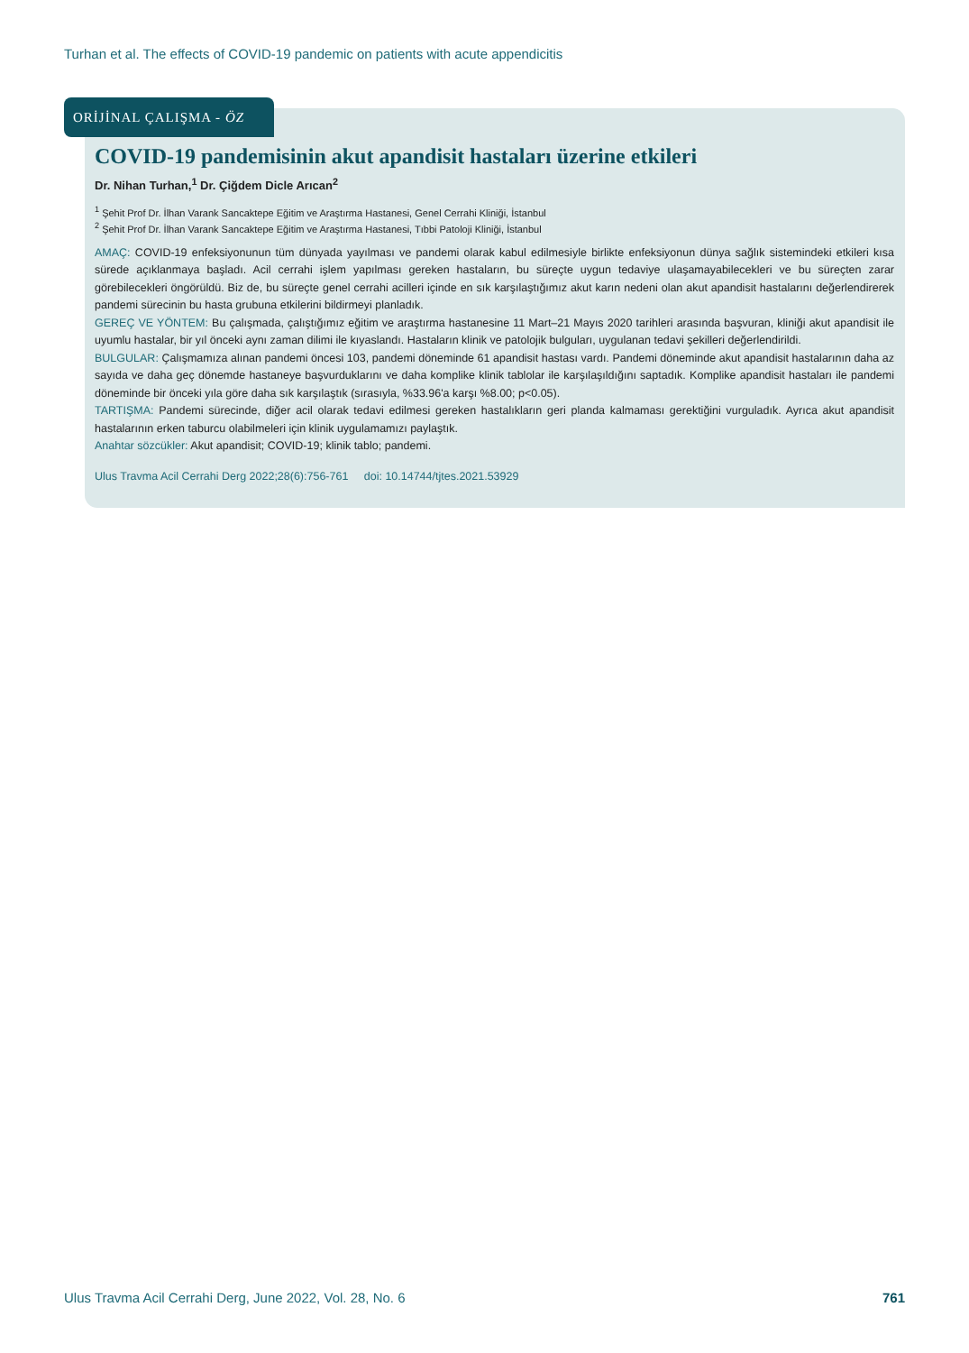Turhan et al. The effects of COVID-19 pandemic on patients with acute appendicitis
ORİJİNAL ÇALIŞMA - ÖZ
COVID-19 pandemisinin akut apandisit hastaları üzerine etkileri
Dr. Nihan Turhan,<sup>1</sup> Dr. Çiğdem Dicle Arıcan<sup>2</sup>
<sup>1</sup> Şehit Prof Dr. İlhan Varank Sancaktepe Eğitim ve Araştırma Hastanesi, Genel Cerrahi Kliniği, İstanbul
<sup>2</sup> Şehit Prof Dr. İlhan Varank Sancaktepe Eğitim ve Araştırma Hastanesi, Tıbbi Patoloji Kliniği, İstanbul
AMAÇ: COVID-19 enfeksiyonunun tüm dünyada yayılması ve pandemi olarak kabul edilmesiyle birlikte enfeksiyonun dünya sağlık sistemindeki etkileri kısa sürede açıklanmaya başladı. Acil cerrahi işlem yapılması gereken hastaların, bu süreçte uygun tedaviye ulaşamayabilecekleri ve bu süreçten zarar görebilecekleri öngörüldü. Biz de, bu süreçte genel cerrahi acilleri içinde en sık karşılaştığımız akut karın nedeni olan akut apandisit hastalarını değerlendirerek pandemi sürecinin bu hasta grubuna etkilerini bildirmeyi planladık.
GEREÇ VE YÖNTEM: Bu çalışmada, çalıştığımız eğitim ve araştırma hastanesine 11 Mart–21 Mayıs 2020 tarihleri arasında başvuran, kliniği akut apandisit ile uyumlu hastalar, bir yıl önceki aynı zaman dilimi ile kıyaslandı. Hastaların klinik ve patolojik bulguları, uygulanan tedavi şekilleri değerlendirildi.
BULGULAR: Çalışmamıza alınan pandemi öncesi 103, pandemi döneminde 61 apandisit hastası vardı. Pandemi döneminde akut apandisit hastalarının daha az sayıda ve daha geç dönemde hastaneye başvurduklarını ve daha komplike klinik tablolar ile karşılaşıldığını saptadık. Komplike apandisit hastaları ile pandemi döneminde bir önceki yıla göre daha sık karşılaştık (sırasıyla, %33.96'a karşı %8.00; p<0.05).
TARTIŞMA: Pandemi sürecinde, diğer acil olarak tedavi edilmesi gereken hastalıkların geri planda kalmaması gerektiğini vurguladık. Ayrıca akut apandisit hastalarının erken taburcu olabilmeleri için klinik uygulamamızı paylaştık.
Anahtar sözcükler: Akut apandisit; COVID-19; klinik tablo; pandemi.
Ulus Travma Acil Cerrahi Derg 2022;28(6):756-761 doi: 10.14744/tjtes.2021.53929
Ulus Travma Acil Cerrahi Derg, June 2022, Vol. 28, No. 6 761